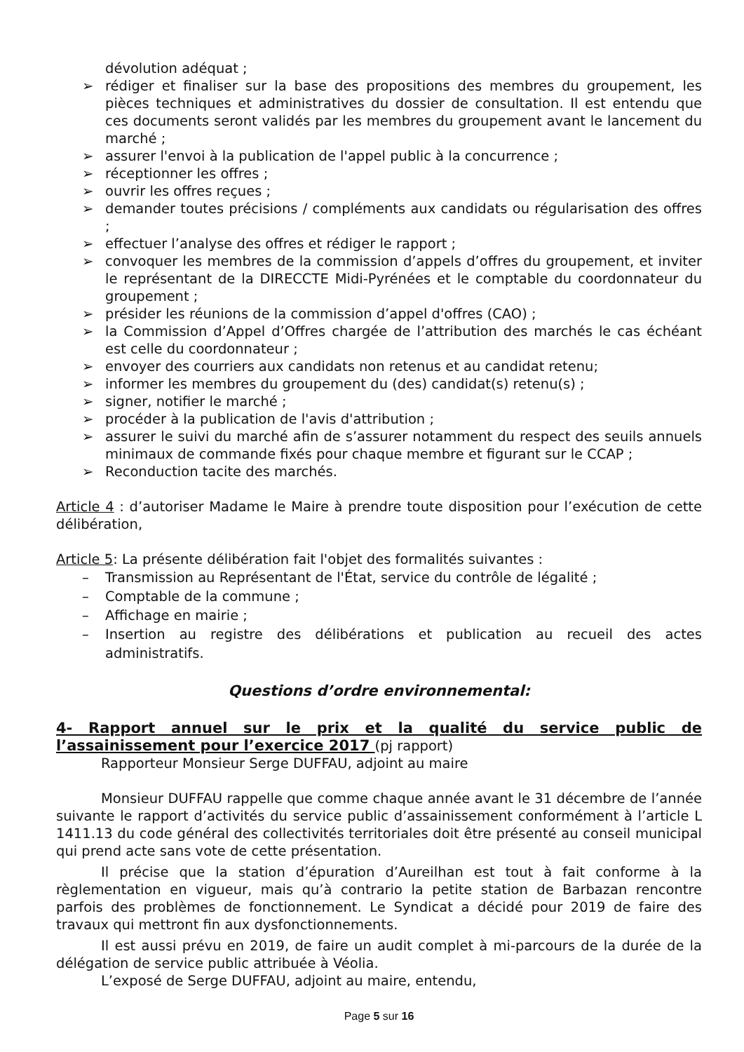dévolution adéquat ;
➢ rédiger et finaliser sur la base des propositions des membres du groupement, les pièces techniques et administratives du dossier de consultation. Il est entendu que ces documents seront validés par les membres du groupement avant le lancement du marché ;
➢ assurer l'envoi à la publication de l'appel public à la concurrence ;
➢ réceptionner les offres ;
➢ ouvrir les offres reçues ;
➢ demander toutes précisions / compléments aux candidats ou régularisation des offres ;
➢ effectuer l’analyse des offres et rédiger le rapport ;
➢ convoquer les membres de la commission d’appels d’offres du groupement, et inviter le représentant de la DIRECCTE Midi-Pyrénées et le comptable du coordonnateur du groupement ;
➢ présider les réunions de la commission d’appel d'offres (CAO) ;
➢ la Commission d’Appel d’Offres chargée de l’attribution des marchés le cas échéant est celle du coordonnateur ;
➢ envoyer des courriers aux candidats non retenus et au candidat retenu;
➢ informer les membres du groupement du (des) candidat(s) retenu(s) ;
➢ signer, notifier le marché ;
➢ procéder à la publication de l'avis d'attribution ;
➢ assurer le suivi du marché afin de s’assurer notamment du respect des seuils annuels minimaux de commande fixés pour chaque membre et figurant sur le CCAP ;
➢ Reconduction tacite des marchés.
Article 4 : d’autoriser Madame le Maire à prendre toute disposition pour l’exécution de cette délibération,
Article 5: La présente délibération fait l'objet des formalités suivantes :
– Transmission au Représentant de l'État, service du contrôle de légalité ;
– Comptable de la commune ;
– Affichage en mairie ;
– Insertion au registre des délibérations et publication au recueil des actes administratifs.
Questions d’ordre environnemental:
4- Rapport annuel sur le prix et la qualité du service public de
l’assainissement pour l’exercice 2017 (pj rapport)
Rapporteur Monsieur Serge DUFFAU, adjoint au maire
Monsieur DUFFAU rappelle que comme chaque année avant le 31 décembre de l’année suivante le rapport d’activités du service public d’assainissement conformément à l’article L 1411.13 du code général des collectivités territoriales doit être présenté au conseil municipal qui prend acte sans vote de cette présentation.
Il précise que la station d’épuration d’Aureilhan est tout à fait conforme à la règlementation en vigueur, mais qu’à contrario la petite station de Barbazan rencontre parfois des problèmes de fonctionnement. Le Syndicat a décidé pour 2019 de faire des travaux qui mettront fin aux dysfonctionnements.
Il est aussi prévu en 2019, de faire un audit complet à mi-parcours de la durée de la délégation de service public attribuée à Véolia.
L’exposé de Serge DUFFAU, adjoint au maire, entendu,
Page 5 sur 16